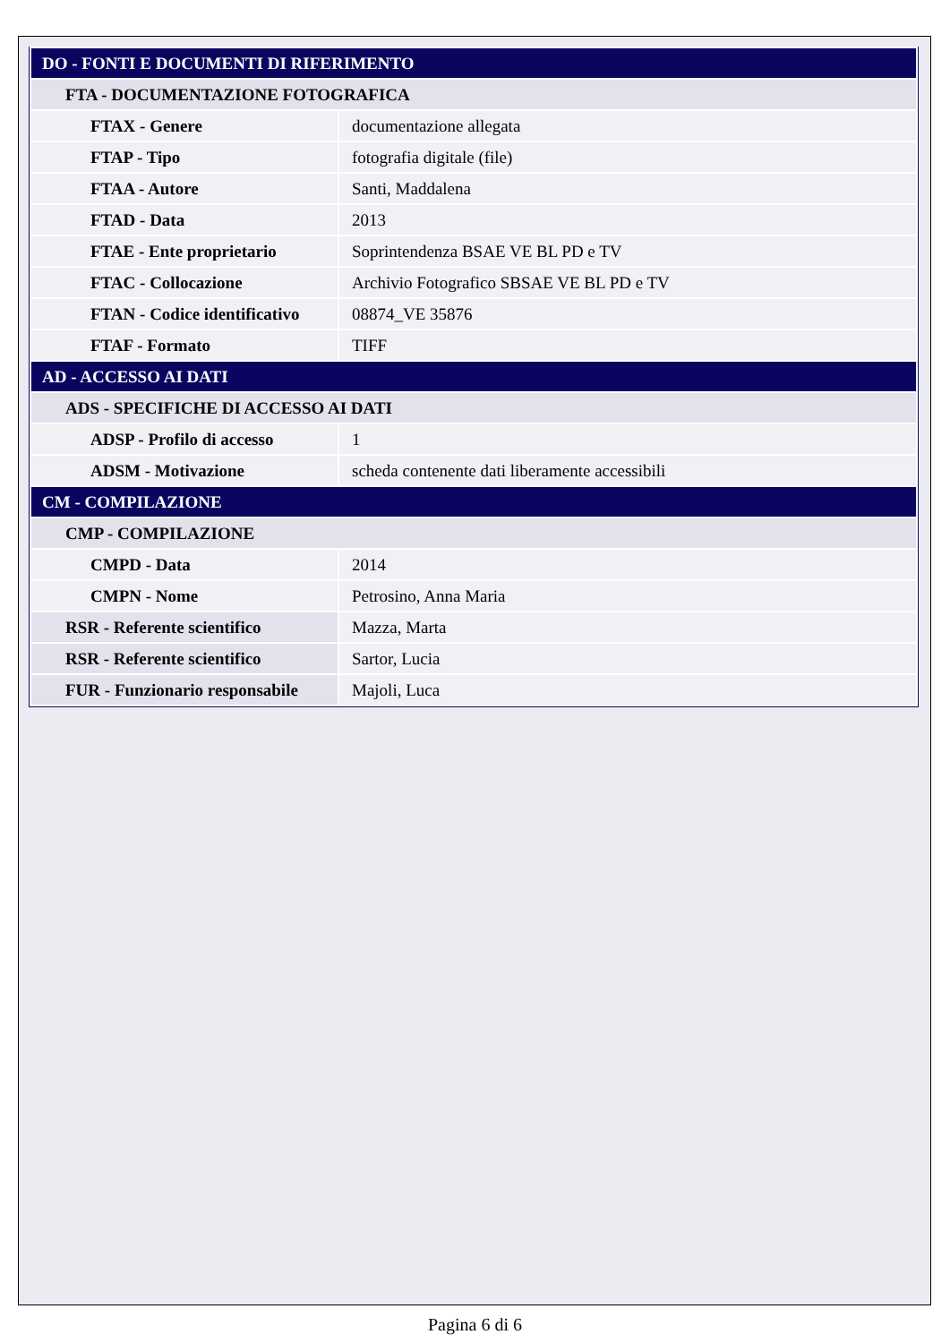| DO - FONTI E DOCUMENTI DI RIFERIMENTO | |
| FTA - DOCUMENTAZIONE FOTOGRAFICA | |
| FTAX - Genere | documentazione allegata |
| FTAP - Tipo | fotografia digitale (file) |
| FTAA - Autore | Santi, Maddalena |
| FTAD - Data | 2013 |
| FTAE - Ente proprietario | Soprintendenza BSAE VE BL PD e TV |
| FTAC - Collocazione | Archivio Fotografico SBSAE VE BL PD e TV |
| FTAN - Codice identificativo | 08874_VE 35876 |
| FTAF - Formato | TIFF |
| AD - ACCESSO AI DATI | |
| ADS - SPECIFICHE DI ACCESSO AI DATI | |
| ADSP - Profilo di accesso | 1 |
| ADSM - Motivazione | scheda contenente dati liberamente accessibili |
| CM - COMPILAZIONE | |
| CMP - COMPILAZIONE | |
| CMPD - Data | 2014 |
| CMPN - Nome | Petrosino, Anna Maria |
| RSR - Referente scientifico | Mazza, Marta |
| RSR - Referente scientifico | Sartor, Lucia |
| FUR - Funzionario responsabile | Majoli, Luca |
Pagina 6 di 6